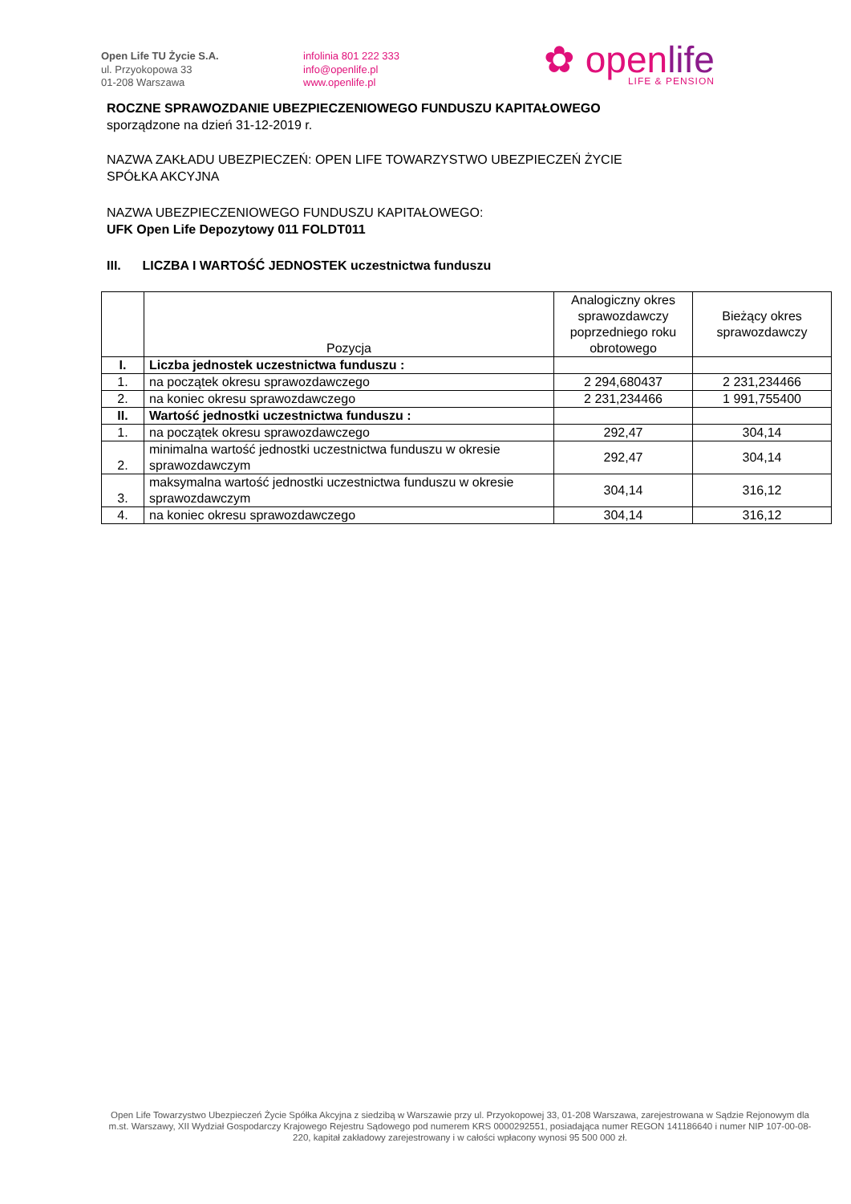Open Life TU Życie S.A.
ul. Przyokopowa 33
01-208 Warszawa
infolinia 801 222 333
info@openlife.pl
www.openlife.pl
✿ openlife
LIFE & PENSION
ROCZNE SPRAWOZDANIE UBEZPIECZENIOWEGO FUNDUSZU KAPITAŁOWEGO
sporządzone na dzień 31-12-2019 r.
NAZWA ZAKŁADU UBEZPIECZEŃ: OPEN LIFE TOWARZYSTWO UBEZPIECZEŃ ŻYCIE
SPÓŁKA AKCYJNA
NAZWA UBEZPIECZENIOWEGO FUNDUSZU KAPITAŁOWEGO:
UFK Open Life Depozytowy 011 FOLDT011
III. LICZBA I WARTOŚĆ JEDNOSTEK uczestnictwa funduszu
| | Pozycja | Analogiczny okres sprawozdawczy poprzedniego roku obrotowego | Bieżący okres sprawozdawczy |
| --- | --- | --- | --- |
| I. | Liczba jednostek uczestnictwa funduszu : | | |
| 1. | na początek okresu sprawozdawczego | 2 294,680437 | 2 231,234466 |
| 2. | na koniec okresu sprawozdawczego | 2 231,234466 | 1 991,755400 |
| II. | Wartość jednostki uczestnictwa funduszu : | | |
| 1. | na początek okresu sprawozdawczego | 292,47 | 304,14 |
| 2. | minimalna wartość jednostki uczestnictwa funduszu w okresie sprawozdawczym | 292,47 | 304,14 |
| 3. | maksymalna wartość jednostki uczestnictwa funduszu w okresie sprawozdawczym | 304,14 | 316,12 |
| 4. | na koniec okresu sprawozdawczego | 304,14 | 316,12 |
Open Life Towarzystwo Ubezpieczeń Życie Spółka Akcyjna z siedzibą w Warszawie przy ul. Przyokopowej 33, 01-208 Warszawa, zarejestrowana w Sądzie Rejonowym dla m.st. Warszawy, XII Wydział Gospodarczy Krajowego Rejestru Sądowego pod numerem KRS 0000292551, posiadająca numer REGON 141186640 i numer NIP 107-00-08-220, kapitał zakładowy zarejestrowany i w całości wpłacony wynosi 95 500 000 zł.